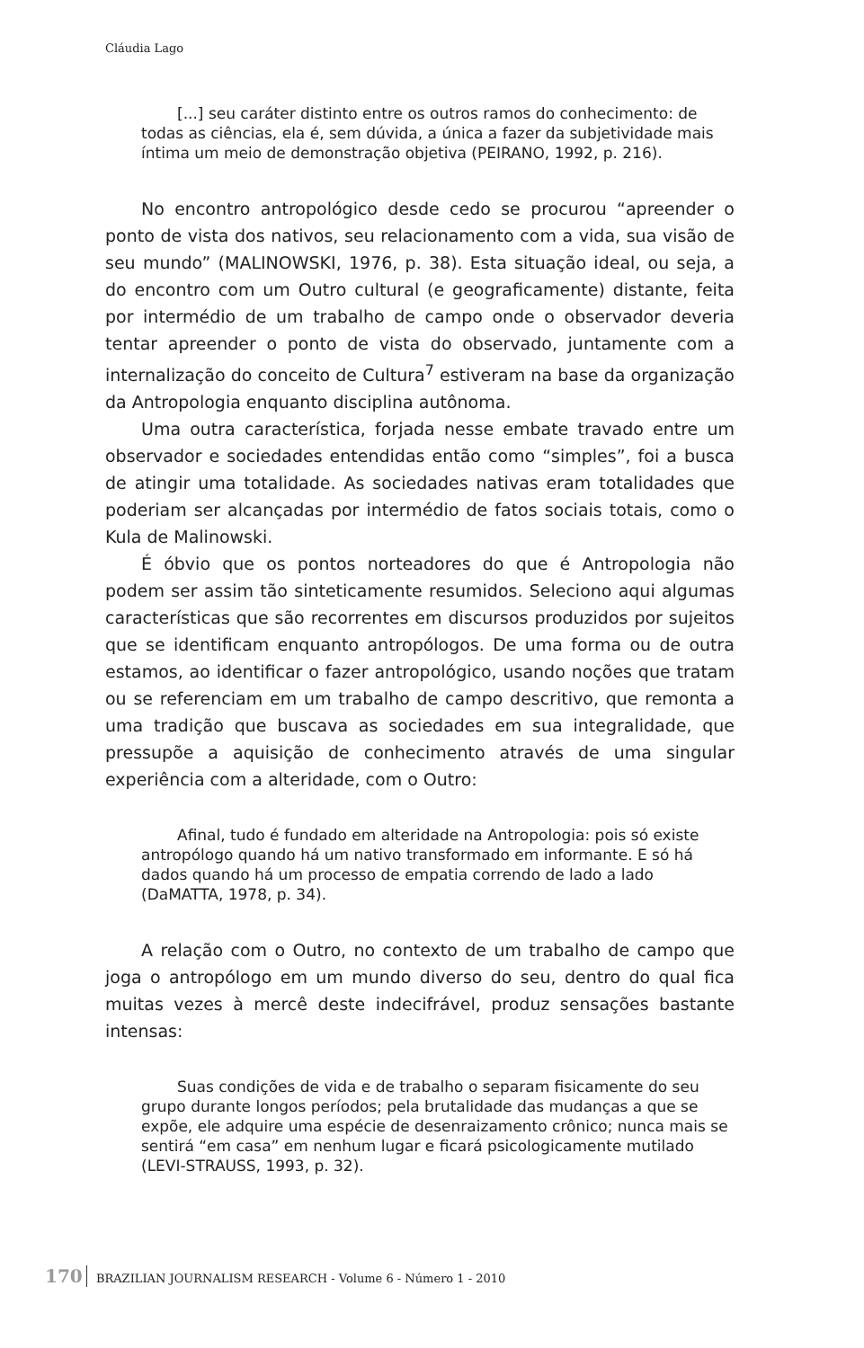Cláudia Lago
[...] seu caráter distinto entre os outros ramos do conhecimento: de todas as ciências, ela é, sem dúvida, a única a fazer da subjetividade mais íntima um meio de demonstração objetiva (PEIRANO, 1992, p. 216).
No encontro antropológico desde cedo se procurou “apreender o ponto de vista dos nativos, seu relacionamento com a vida, sua visão de seu mundo” (MALINOWSKI, 1976, p. 38). Esta situação ideal, ou seja, a do encontro com um Outro cultural (e geograficamente) distante, feita por intermédio de um trabalho de campo onde o observador deveria tentar apreender o ponto de vista do observado, juntamente com a internalização do conceito de Cultura<sup>7</sup> estiveram na base da organização da Antropologia enquanto disciplina autônoma.
Uma outra característica, forjada nesse embate travado entre um observador e sociedades entendidas então como “simples”, foi a busca de atingir uma totalidade. As sociedades nativas eram totalidades que poderiam ser alcançadas por intermédio de fatos sociais totais, como o Kula de Malinowski.
É óbvio que os pontos norteadores do que é Antropologia não podem ser assim tão sinteticamente resumidos. Seleciono aqui algumas características que são recorrentes em discursos produzidos por sujeitos que se identificam enquanto antropólogos. De uma forma ou de outra estamos, ao identificar o fazer antropológico, usando noções que tratam ou se referenciam em um trabalho de campo descritivo, que remonta a uma tradição que buscava as sociedades em sua integralidade, que pressupõe a aquisição de conhecimento através de uma singular experiência com a alteridade, com o Outro:
Afinal, tudo é fundado em alteridade na Antropologia: pois só existe antropólogo quando há um nativo transformado em informante. E só há dados quando há um processo de empatia correndo de lado a lado (DaMATTA, 1978, p. 34).
A relação com o Outro, no contexto de um trabalho de campo que joga o antropólogo em um mundo diverso do seu, dentro do qual fica muitas vezes à mercê deste indecifrável, produz sensações bastante intensas:
Suas condições de vida e de trabalho o separam fisicamente do seu grupo durante longos períodos; pela brutalidade das mudanças a que se expõe, ele adquire uma espécie de desenraizamento crônico; nunca mais se sentirá “em casa” em nenhum lugar e ficará psicologicamente mutilado (LEVI-STRAUSS, 1993, p. 32).
170 BRAZILIAN JOURNALISM RESEARCH - Volume 6 - Número 1 - 2010